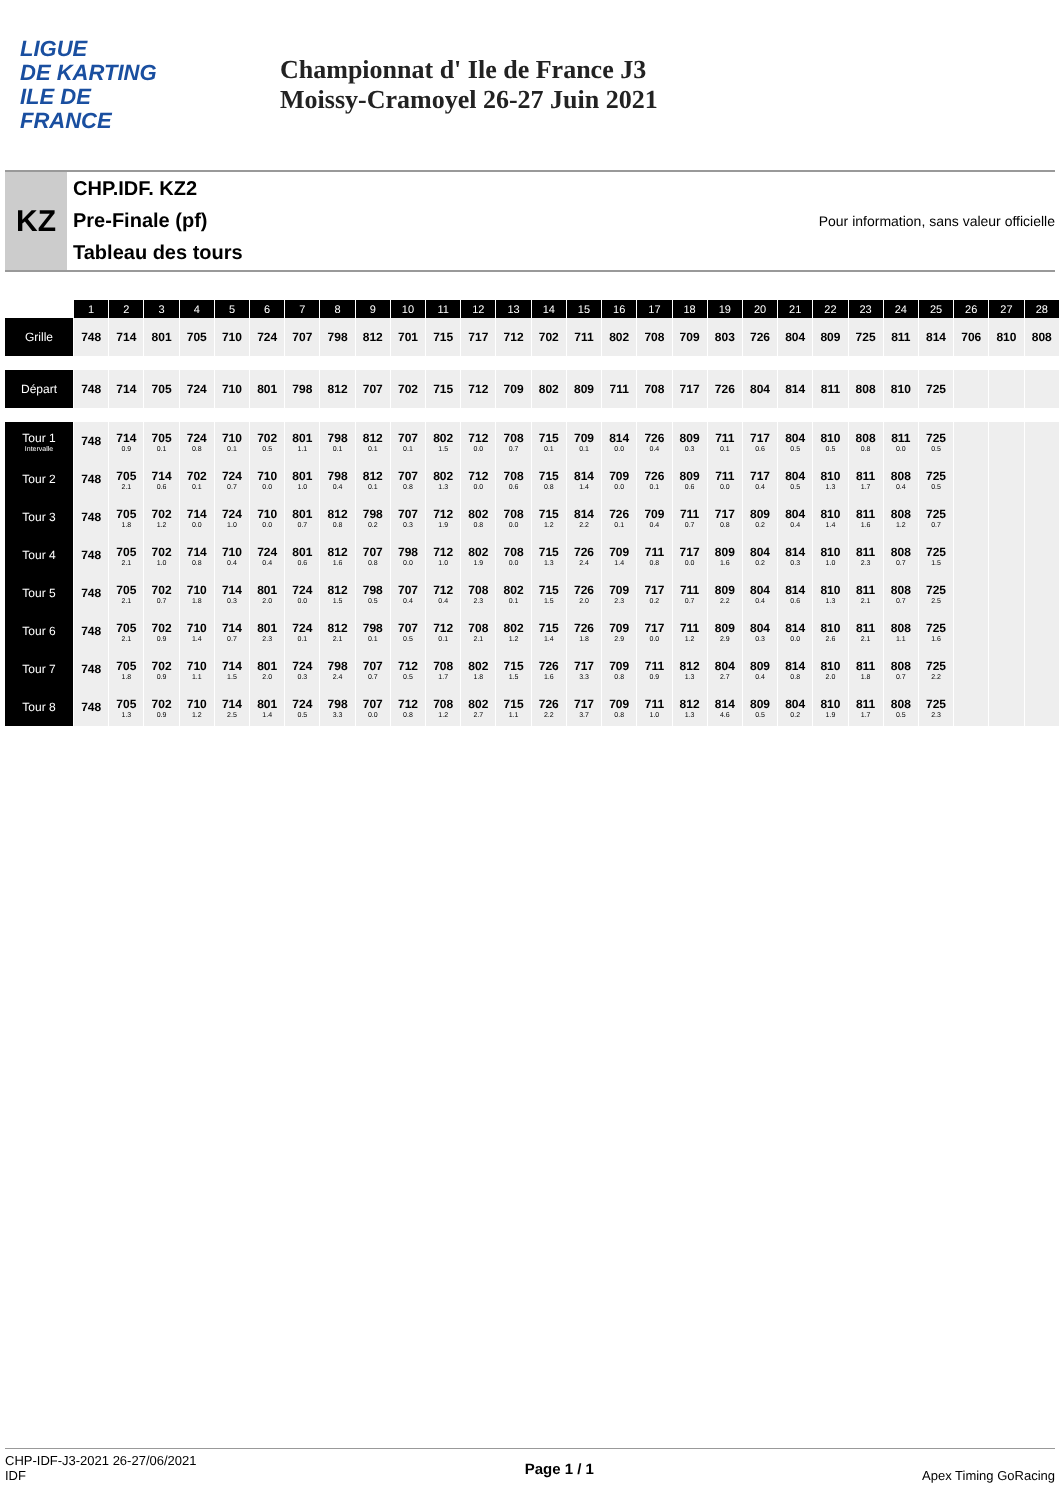LIGUE
DE KARTING
ILE DE
FRANCE
Championnat d' Ile de France J3
Moissy-Cramoyel 26-27 Juin 2021
KZ
CHP.IDF. KZ2
Pre-Finale (pf)
Tableau des tours
Pour information, sans valeur officielle
| | 1 | 2 | 3 | 4 | 5 | 6 | 7 | 8 | 9 | 10 | 11 | 12 | 13 | 14 | 15 | 16 | 17 | 18 | 19 | 20 | 21 | 22 | 23 | 24 | 25 | 26 | 27 | 28 |
| --- | --- | --- | --- | --- | --- | --- | --- | --- | --- | --- | --- | --- | --- | --- | --- | --- | --- | --- | --- | --- | --- | --- | --- | --- | --- | --- | --- | --- |
| Grille | 748 | 714 | 801 | 705 | 710 | 724 | 707 | 798 | 812 | 701 | 715 | 717 | 712 | 702 | 711 | 802 | 708 | 709 | 803 | 726 | 804 | 809 | 725 | 811 | 814 | 706 | 810 | 808 |
| Départ | 748 | 714 | 705 | 724 | 710 | 801 | 798 | 812 | 707 | 702 | 715 | 712 | 709 | 802 | 809 | 711 | 708 | 717 | 726 | 804 | 814 | 811 | 808 | 810 | 725 | | | |
| Tour 1 Intervalle | 748 | 714 0.9 | 705 0.1 | 724 0.8 | 710 0.1 | 702 0.5 | 801 1.1 | 798 0.1 | 812 0.1 | 707 0.1 | 802 1.5 | 712 0.0 | 708 0.7 | 715 0.1 | 709 0.1 | 814 0.0 | 726 0.4 | 809 0.3 | 711 0.1 | 717 0.6 | 804 0.5 | 810 0.5 | 808 0.8 | 811 0.0 | 725 0.5 | | | |
| Tour 2 | 748 | 705 2.1 | 714 0.6 | 702 0.1 | 724 0.7 | 710 0.0 | 801 1.0 | 798 0.4 | 812 0.1 | 707 0.8 | 802 1.3 | 712 0.0 | 708 0.6 | 715 0.8 | 814 1.4 | 709 0.0 | 726 0.1 | 809 0.6 | 711 0.0 | 717 0.4 | 804 0.5 | 810 1.3 | 811 1.7 | 808 0.4 | 725 0.5 | | | |
| Tour 3 | 748 | 705 1.8 | 702 1.2 | 714 0.0 | 724 1.0 | 710 0.0 | 801 0.7 | 812 0.8 | 798 0.2 | 707 0.3 | 712 1.9 | 802 0.8 | 708 0.0 | 715 1.2 | 814 2.2 | 726 0.1 | 709 0.4 | 711 0.7 | 717 0.8 | 809 0.2 | 804 0.4 | 810 1.4 | 811 1.6 | 808 1.2 | 725 0.7 | | | |
| Tour 4 | 748 | 705 2.1 | 702 1.0 | 714 0.8 | 710 0.4 | 724 0.4 | 801 0.6 | 812 1.6 | 707 0.8 | 798 0.0 | 712 1.0 | 802 1.9 | 708 0.0 | 715 1.3 | 726 2.4 | 709 1.4 | 711 0.8 | 717 0.0 | 809 1.6 | 804 0.2 | 814 0.3 | 810 1.0 | 811 2.3 | 808 0.7 | 725 1.5 | | | |
| Tour 5 | 748 | 705 2.1 | 702 0.7 | 710 1.8 | 714 0.3 | 801 2.0 | 724 0.0 | 812 1.5 | 798 0.5 | 707 0.4 | 712 0.4 | 708 2.3 | 802 0.1 | 715 1.5 | 726 2.0 | 709 2.3 | 717 0.2 | 711 0.7 | 809 2.2 | 804 0.4 | 814 0.6 | 810 1.3 | 811 2.1 | 808 0.7 | 725 2.5 | | | |
| Tour 6 | 748 | 705 2.1 | 702 0.9 | 710 1.4 | 714 0.7 | 801 2.3 | 724 0.1 | 812 2.1 | 798 0.1 | 707 0.5 | 712 0.1 | 708 2.1 | 802 1.2 | 715 1.4 | 726 1.8 | 709 2.9 | 717 0.0 | 711 1.2 | 809 2.9 | 804 0.3 | 814 0.0 | 810 2.6 | 811 2.1 | 808 1.1 | 725 1.6 | | | |
| Tour 7 | 748 | 705 1.8 | 702 0.9 | 710 1.1 | 714 1.5 | 801 2.0 | 724 0.3 | 798 2.4 | 707 0.7 | 712 0.5 | 708 1.7 | 802 1.8 | 715 1.5 | 726 1.6 | 717 3.3 | 709 0.8 | 711 0.9 | 812 1.3 | 804 2.7 | 809 0.4 | 814 0.8 | 810 2.0 | 811 1.8 | 808 0.7 | 725 2.2 | | | |
| Tour 8 | 748 | 705 1.3 | 702 0.9 | 710 1.2 | 714 2.5 | 801 1.4 | 724 0.5 | 798 3.3 | 707 0.0 | 712 0.8 | 708 1.2 | 802 2.7 | 715 1.1 | 726 2.2 | 717 3.7 | 709 0.8 | 711 1.0 | 812 1.3 | 814 4.6 | 809 0.5 | 804 0.2 | 810 1.9 | 811 1.7 | 808 0.5 | 725 2.3 | | | |
CHP-IDF-J3-2021 26-27/06/2021
IDF
Page 1 / 1
Apex Timing GoRacing